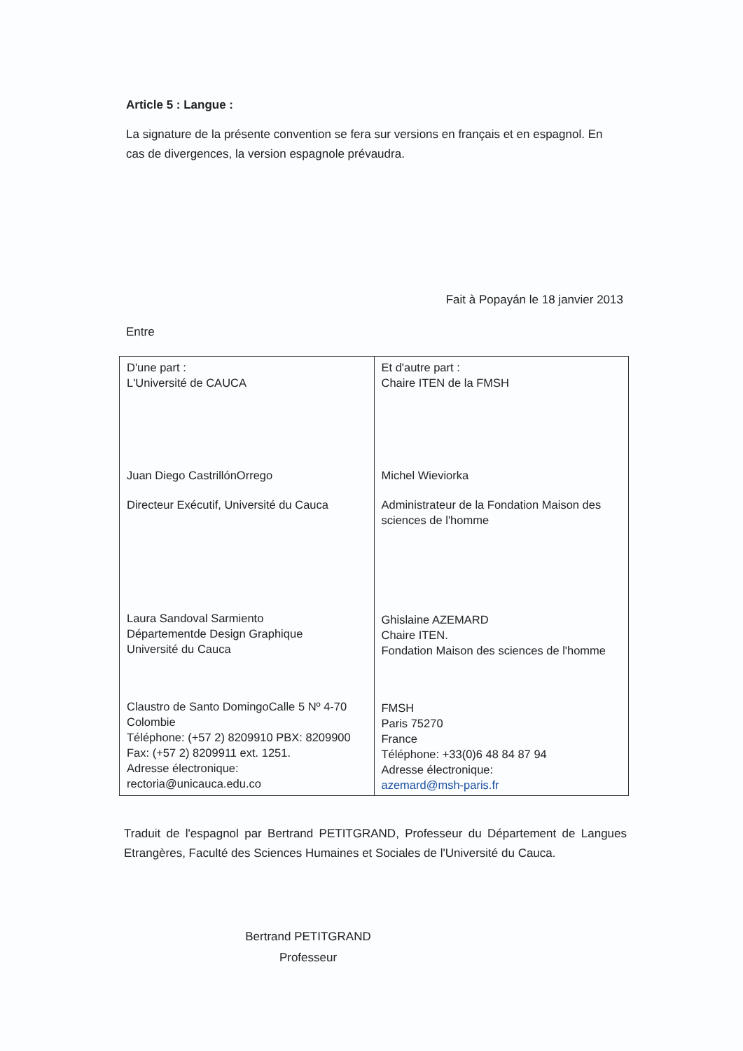Article 5 : Langue :
La signature de la présente convention se fera sur versions en français et en espagnol. En cas de divergences, la version espagnole prévaudra.
Fait à Popayán le 18 janvier 2013
Entre
| D'une part : L'Université de CAUCA Juan Diego CastrillónOrrego Directeur Exécutif, Université du Cauca Laura Sandoval Sarmiento Départementde Design Graphique Université du Cauca Claustro de Santo DomingoCalle 5 Nº 4-70 Colombie Téléphone: (+57 2) 8209910 PBX: 8209900 Fax: (+57 2) 8209911 ext. 1251. Adresse électronique: rectoria@unicauca.edu.co | Et d'autre part : Chaire ITEN de la FMSH Michel Wieviorka Administrateur de la Fondation Maison des sciences de l'homme Ghislaine AZEMARD Chaire ITEN. Fondation Maison des sciences de l'homme FMSH Paris 75270 France Téléphone: +33(0)6 48 84 87 94 Adresse électronique: azemard@msh-paris.fr |
Traduit de l'espagnol par Bertrand PETITGRAND, Professeur du Département de Langues Etrangères, Faculté des Sciences Humaines et Sociales de l'Université du Cauca.
Bertrand PETITGRAND
Professeur